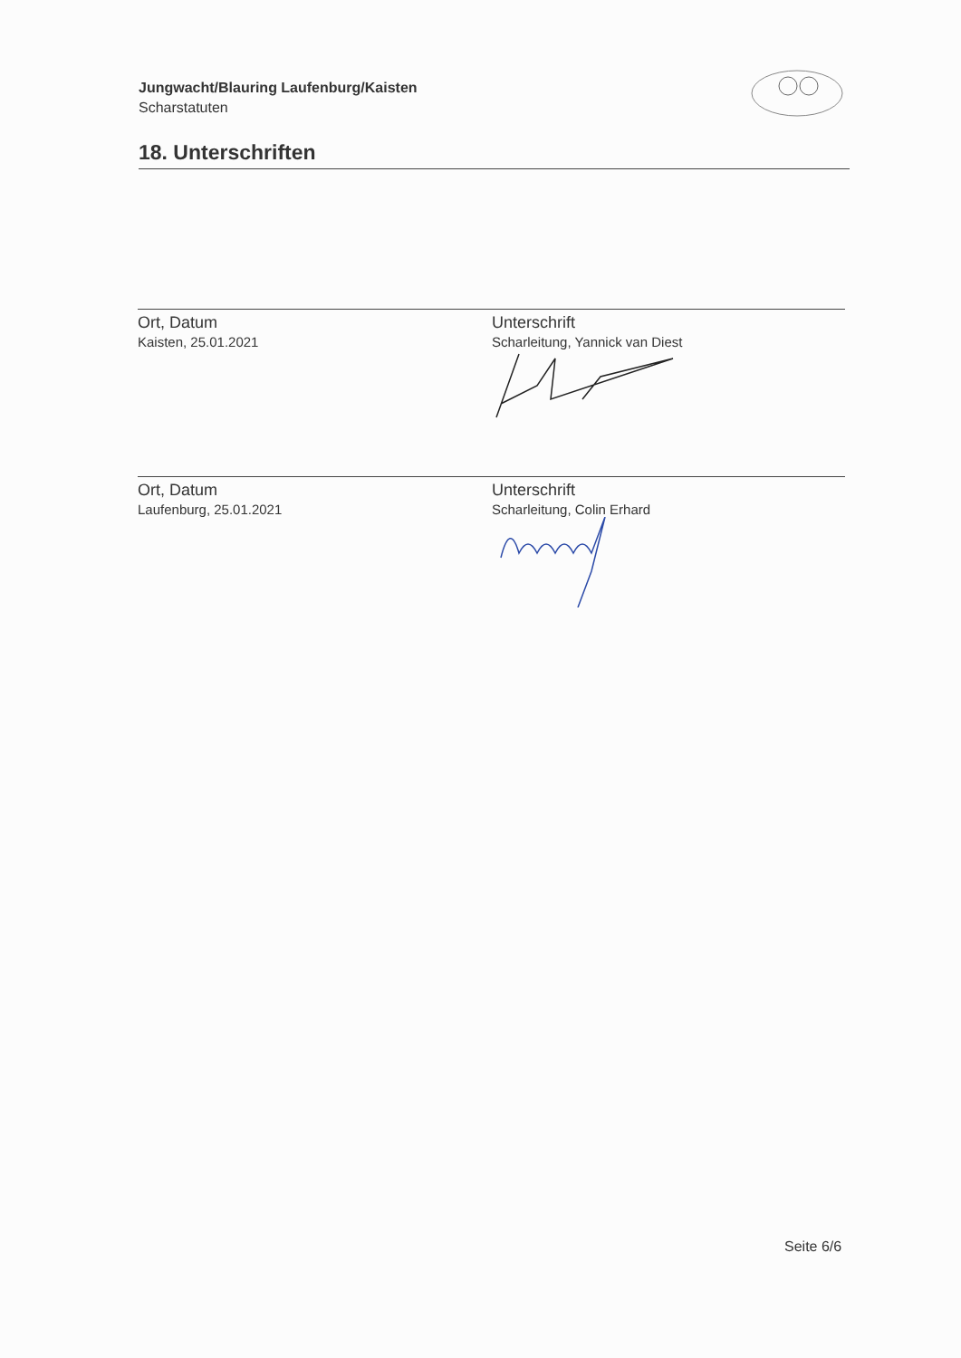Jungwacht/Blauring Laufenburg/Kaisten
Scharstatuten
18. Unterschriften
Ort, Datum
Kaisten, 25.01.2021
Unterschrift
Scharleitung, Yannick van Diest
Ort, Datum
Laufenburg, 25.01.2021
Unterschrift
Scharleitung, Colin Erhard
Seite 6/6